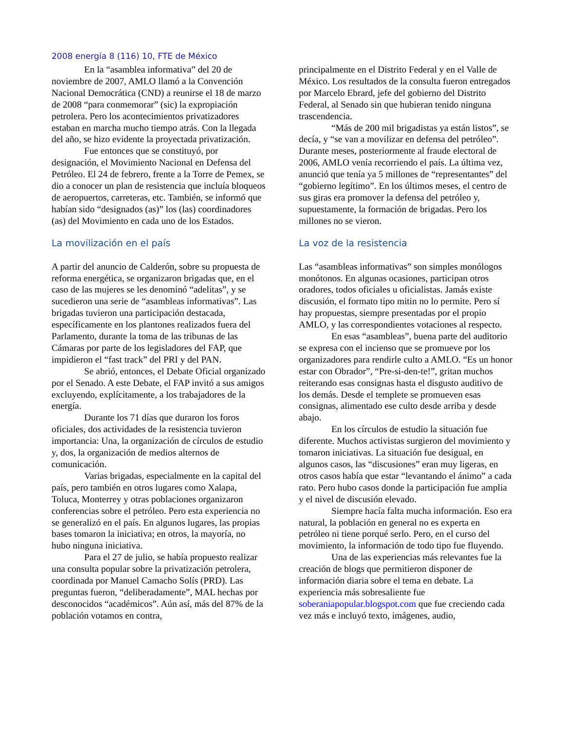2008 energía 8 (116) 10, FTE de México
En la “asamblea informativa” del 20 de noviembre de 2007, AMLO llamó a la Convención Nacional Democrática (CND) a reunirse el 18 de marzo de 2008 “para conmemorar” (sic) la expropiación petrolera. Pero los acontecimientos privatizadores estaban en marcha mucho tiempo atrás. Con la llegada del año, se hizo evidente la proyectada privatización.
Fue entonces que se constituyó, por designación, el Movimiento Nacional en Defensa del Petróleo. El 24 de febrero, frente a la Torre de Pemex, se dio a conocer un plan de resistencia que incluía bloqueos de aeropuertos, carreteras, etc. También, se informó que habían sido “designados (as)” los (las) coordinadores (as) del Movimiento en cada uno de los Estados.
La movilización en el país
A partir del anuncio de Calderón, sobre su propuesta de reforma energética, se organizaron brigadas que, en el caso de las mujeres se les denominó “adelitas”, y se sucedieron una serie de “asambleas informativas”. Las brigadas tuvieron una participación destacada, específicamente en los plantones realizados fuera del Parlamento, durante la toma de las tribunas de las Cámaras por parte de los legisladores del FAP, que impidieron el “fast track” del PRI y del PAN.
Se abrió, entonces, el Debate Oficial organizado por el Senado. A este Debate, el FAP invitó a sus amigos excluyendo, explícitamente, a los trabajadores de la energía.
Durante los 71 días que duraron los foros oficiales, dos actividades de la resistencia tuvieron importancia: Una, la organización de círculos de estudio y, dos, la organización de medios alternos de comunicación.
Varias brigadas, especialmente en la capital del país, pero también en otros lugares como Xalapa, Toluca, Monterrey y otras poblaciones organizaron conferencias sobre el petróleo. Pero esta experiencia no se generalizó en el país. En algunos lugares, las propias bases tomaron la iniciativa; en otros, la mayoría, no hubo ninguna iniciativa.
Para el 27 de julio, se había propuesto realizar una consulta popular sobre la privatización petrolera, coordinada por Manuel Camacho Solís (PRD). Las preguntas fueron, “deliberadamente”, MAL hechas por desconocidos “académicos”. Aún así, más del 87% de la población votamos en contra,
principalmente en el Distrito Federal y en el Valle de México. Los resultados de la consulta fueron entregados por Marcelo Ebrard, jefe del gobierno del Distrito Federal, al Senado sin que hubieran tenido ninguna trascendencia.
“Más de 200 mil brigadistas ya están listos”, se decía, y “se van a movilizar en defensa del petróleo”. Durante meses, posteriormente al fraude electoral de 2006, AMLO venía recorriendo el país. La última vez, anunció que tenía ya 5 millones de “representantes” del “gobierno legítimo”. En los últimos meses, el centro de sus giras era promover la defensa del petróleo y, supuestamente, la formación de brigadas. Pero los millones no se vieron.
La voz de la resistencia
Las “asambleas informativas” son simples monólogos monótonos. En algunas ocasiones, participan otros oradores, todos oficiales u oficialistas. Jamás existe discusión, el formato tipo mitin no lo permite. Pero sí hay propuestas, siempre presentadas por el propio AMLO, y las correspondientes votaciones al respecto.
En esas “asambleas”, buena parte del auditorio se expresa con el incienso que se promueve por los organizadores para rendirle culto a AMLO. “Es un honor estar con Obrador”, “Pre-si-den-te!”, gritan muchos reiterando esas consignas hasta el disgusto auditivo de los demás. Desde el templete se promueven esas consignas, alimentado ese culto desde arriba y desde abajo.
En los círculos de estudio la situación fue diferente. Muchos activistas surgieron del movimiento y tomaron iniciativas. La situación fue desigual, en algunos casos, las “discusiones” eran muy ligeras, en otros casos había que estar “levantando el ánimo” a cada rato. Pero hubo casos donde la participación fue amplia y el nivel de discusión elevado.
Siempre hacía falta mucha información. Eso era natural, la población en general no es experta en petróleo ni tiene porqué serlo. Pero, en el curso del movimiento, la información de todo tipo fue fluyendo.
Una de las experiencias más relevantes fue la creación de blogs que permitieron disponer de información diaria sobre el tema en debate. La experiencia más sobresaliente fue soberaniapopular.blogspot.com que fue creciendo cada vez más e incluyó texto, imágenes, audio,